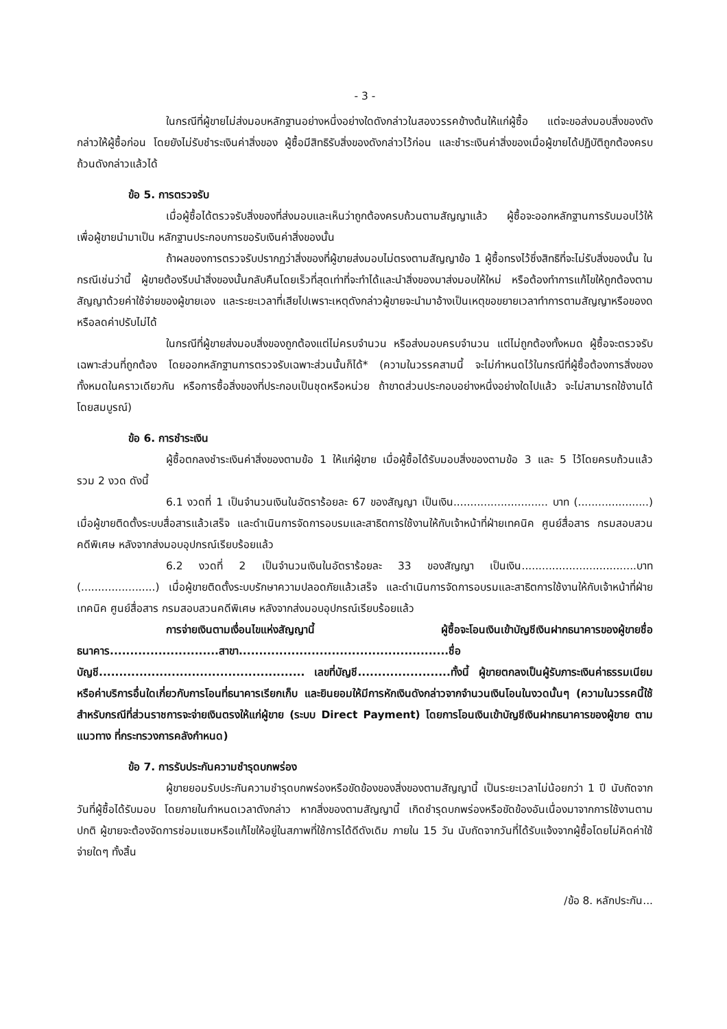- 3 -
ในกรณีที่ผู้ขายไม่ส่งมอบหลักฐานอย่างหนึ่งอย่างใดดังกล่าวในสองวรรคข้างต้นให้แก่ผู้ซื้อ แต่จะขอส่งมอบสิ่งของดังกล่าวให้ผู้ซื้อก่อน โดยยังไม่รับชำระเงินค่าสิ่งของ ผู้ซื้อมีสิทธิรับสิ่งของดังกล่าวไว้ก่อน และชำระเงินค่าสิ่งของเมื่อผู้ขายได้ปฏิบัติถูกต้องครบถ้วนดังกล่าวแล้วได้
ข้อ 5. การตรวจรับ
เมื่อผู้ซื้อได้ตรวจรับสิ่งของที่ส่งมอบและเห็นว่าถูกต้องครบถ้วนตามสัญญาแล้ว ผู้ซื้อจะออกหลักฐานการรับมอบไว้ให้ เพื่อผู้ขายนำมาเป็น หลักฐานประกอบการขอรับเงินค่าสิ่งของนั้น
ถ้าผลของการตรวจรับปรากฏว่าสิ่งของที่ผู้ขายส่งมอบไม่ตรงตามสัญญาข้อ 1 ผู้ซื้อทรงไว้ซึ่งสิทธิที่จะไม่รับสิ่งของนั้น ในกรณีเช่นว่านี้ ผู้ขายต้องรีบนำสิ่งของนั้นกลับคืนโดยเร็วที่สุดเท่าที่จะทำได้และนำสิ่งของมาส่งมอบให้ใหม่ หรือต้องทำการแก้ไขให้ถูกต้องตามสัญญาด้วยค่าใช้จ่ายของผู้ขายเอง และระยะเวลาที่เสียไปเพราะเหตุดังกล่าวผู้ขายจะนำมาอ้างเป็นเหตุขอขยายเวลาทำการตามสัญญาหรือของดหรือลดค่าปรับไม่ได้
ในกรณีที่ผู้ขายส่งมอบสิ่งของถูกต้องแต่ไม่ครบจำนวน หรือส่งมอบครบจำนวน แต่ไม่ถูกต้องทั้งหมด ผู้ซื้อจะตรวจรับเฉพาะส่วนที่ถูกต้อง โดยออกหลักฐานการตรวจรับเฉพาะส่วนนั้นก็ได้* (ความในวรรคสามนี้ จะไม่กำหนดไว้ในกรณีที่ผู้ซื้อต้องการสิ่งของทั้งหมดในคราวเดียวกัน หรือการซื้อสิ่งของที่ประกอบเป็นชุดหรือหน่วย ถ้าขาดส่วนประกอบอย่างหนึ่งอย่างใดไปแล้ว จะไม่สามารถใช้งานได้โดยสมบูรณ์)
ข้อ 6. การชำระเงิน
ผู้ซื้อตกลงชำระเงินค่าสิ่งของตามข้อ 1 ให้แก่ผู้ขาย เมื่อผู้ซื้อได้รับมอบสิ่งของตามข้อ 3 และ 5 ไว้โดยครบถ้วนแล้ว รวม 2 งวด ดังนี้
6.1 งวดที่ 1 เป็นจำนวนเงินในอัตราร้อยละ 67 ของสัญญา เป็นเงิน............................ บาท (.....................) เมื่อผู้ขายติดตั้งระบบสื่อสารแล้วเสร็จ และดำเนินการจัดการอบรมและสาธิตการใช้งานให้กับเจ้าหน้าที่ฝ่ายเทคนิค ศูนย์สื่อสาร กรมสอบสวนคดีพิเศษ หลังจากส่งมอบอุปกรณ์เรียบร้อยแล้ว
6.2 งวดที่ 2 เป็นจำนวนเงินในอัตราร้อยละ 33 ของสัญญา เป็นเงิน..................................บาท (......................) เมื่อผู้ขายติดตั้งระบบรักษาความปลอดภัยแล้วเสร็จ และดำเนินการจัดการอบรมและสาธิตการใช้งานให้กับเจ้าหน้าที่ฝ่ายเทคนิค ศูนย์สื่อสาร กรมสอบสวนคดีพิเศษ หลังจากส่งมอบอุปกรณ์เรียบร้อยแล้ว
การจ่ายเงินตามเงื่อนไขแห่งสัญญานี้ ผู้ซื้อจะโอนเงินเข้าบัญชีเงินฝากธนาคารของผู้ขายชื่อธนาคาร...........................สาขา....................................................ชื่อบัญชี................................................... เลขที่บัญชี.......................ทั้งนี้ ผู้ขายตกลงเป็นผู้รับภาระเงินค่าธรรมเนียม หรือค่าบริการอื่นใดเกี่ยวกับการโอนที่ธนาคารเรียกเก็บ และยินยอมให้มีการหักเงินดังกล่าวจากจำนวนเงินโอนในงวดนั้นๆ (ความในวรรคนี้ใช้สำหรับกรณีที่ส่วนราชการจะจ่ายเงินตรงให้แก่ผู้ขาย (ระบบ Direct Payment) โดยการโอนเงินเข้าบัญชีเงินฝากธนาคารของผู้ขาย ตามแนวทาง ที่กระทรวงการคลังกำหนด)
ข้อ 7. การรับประกันความชำรุดบกพร่อง
ผู้ขายยอมรับประกันความชำรุดบกพร่องหรือขัดข้องของสิ่งของตามสัญญานี้ เป็นระยะเวลาไม่น้อยกว่า 1 ปี นับถัดจากวันที่ผู้ซื้อได้รับมอบ โดยภายในกำหนดเวลาดังกล่าว หากสิ่งของตามสัญญานี้ เกิดชำรุดบกพร่องหรือขัดข้องอันเนื่องมาจากการใช้งานตามปกติ ผู้ขายจะต้องจัดการซ่อมแซมหรือแก้ไขให้อยู่ในสภาพที่ใช้การได้ดีดังเดิม ภายใน 15 วัน นับถัดจากวันที่ได้รับแจ้งจากผู้ซื้อโดยไม่คิดค่าใช้จ่ายใดๆ ทั้งสิ้น
/ข้อ 8. หลักประกัน...